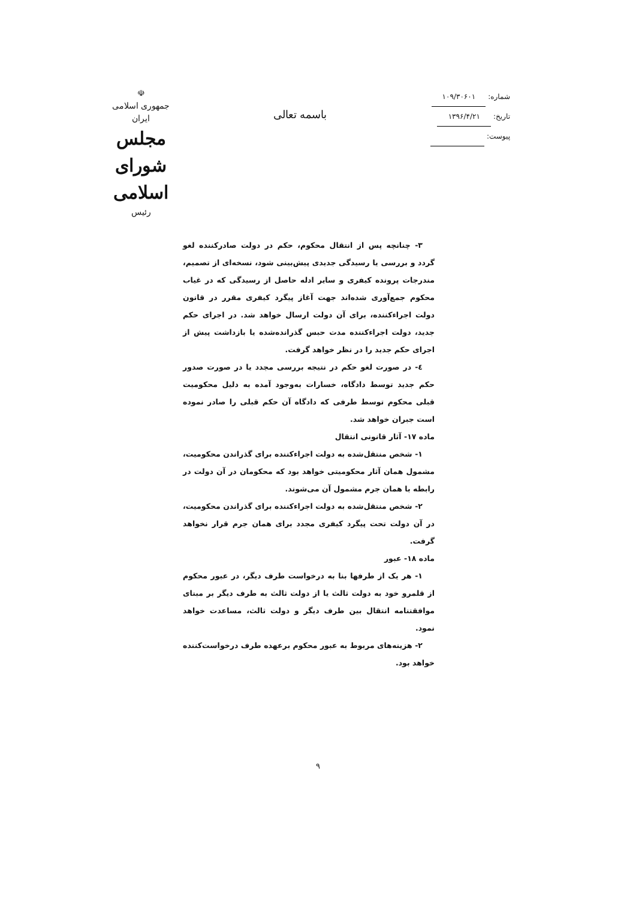☫
جمهوری اسلامی ایران
مجلس شورای اسلامی
رئیس
باسمه تعالی
شماره: ۱۰۹/۳۰۶۰۱
تاریخ: ۱۳۹۶/۴/۲۱
پیوست:
۳- چنانچه پس از انتقال محکوم، حکم در دولت صادرکننده لغو گردد و بررسی یا رسیدگی جدیدی پیش‌بینی شود، نسخه‌ای از تصمیم، مندرجات پرونده کیفری و سایر ادله حاصل از رسیدگی که در غیاب محکوم جمع‌آوری شده‌اند جهت آغاز پیگرد کیفری مقرر در قانون دولت اجراءکننده، برای آن دولت ارسال خواهد شد. در اجرای حکم جدید، دولت اجراءکننده مدت حبس گذرانده‌شده یا بازداشت پیش از اجرای حکم جدید را در نظر خواهد گرفت.
٤- در صورت لغو حکم در نتیجه بررسی مجدد یا در صورت صدور حکم جدید توسط دادگاه، خسارات به‌وجود آمده به دلیل محکومیت قبلی محکوم توسط طرفی که دادگاه آن حکم قبلی را صادر نموده است جبران خواهد شد.
ماده ۱۷- آثار قانونی انتقال
۱- شخص منتقل‌شده به دولت اجراءکننده برای گذراندن محکومیت، مشمول همان آثار محکومیتی خواهد بود که محکومان در آن دولت در رابطه با همان جرم مشمول آن می‌شوند.
۲- شخص منتقل‌شده به دولت اجراءکننده برای گذراندن محکومیت، در آن دولت تحت پیگرد کیفری مجدد برای همان جرم قرار نخواهد گرفت.
ماده ۱۸- عبور
۱- هر یک از طرفها بنا به درخواست طرف دیگر، در عبور محکوم از قلمرو خود به دولت ثالث یا از دولت ثالث به طرف دیگر بر مبنای موافقتنامه انتقال بین طرف دیگر و دولت ثالث، مساعدت خواهد نمود.
۲- هزینه‌های مربوط به عبور محکوم برعهده طرف درخواست‌کننده خواهد بود.
۹